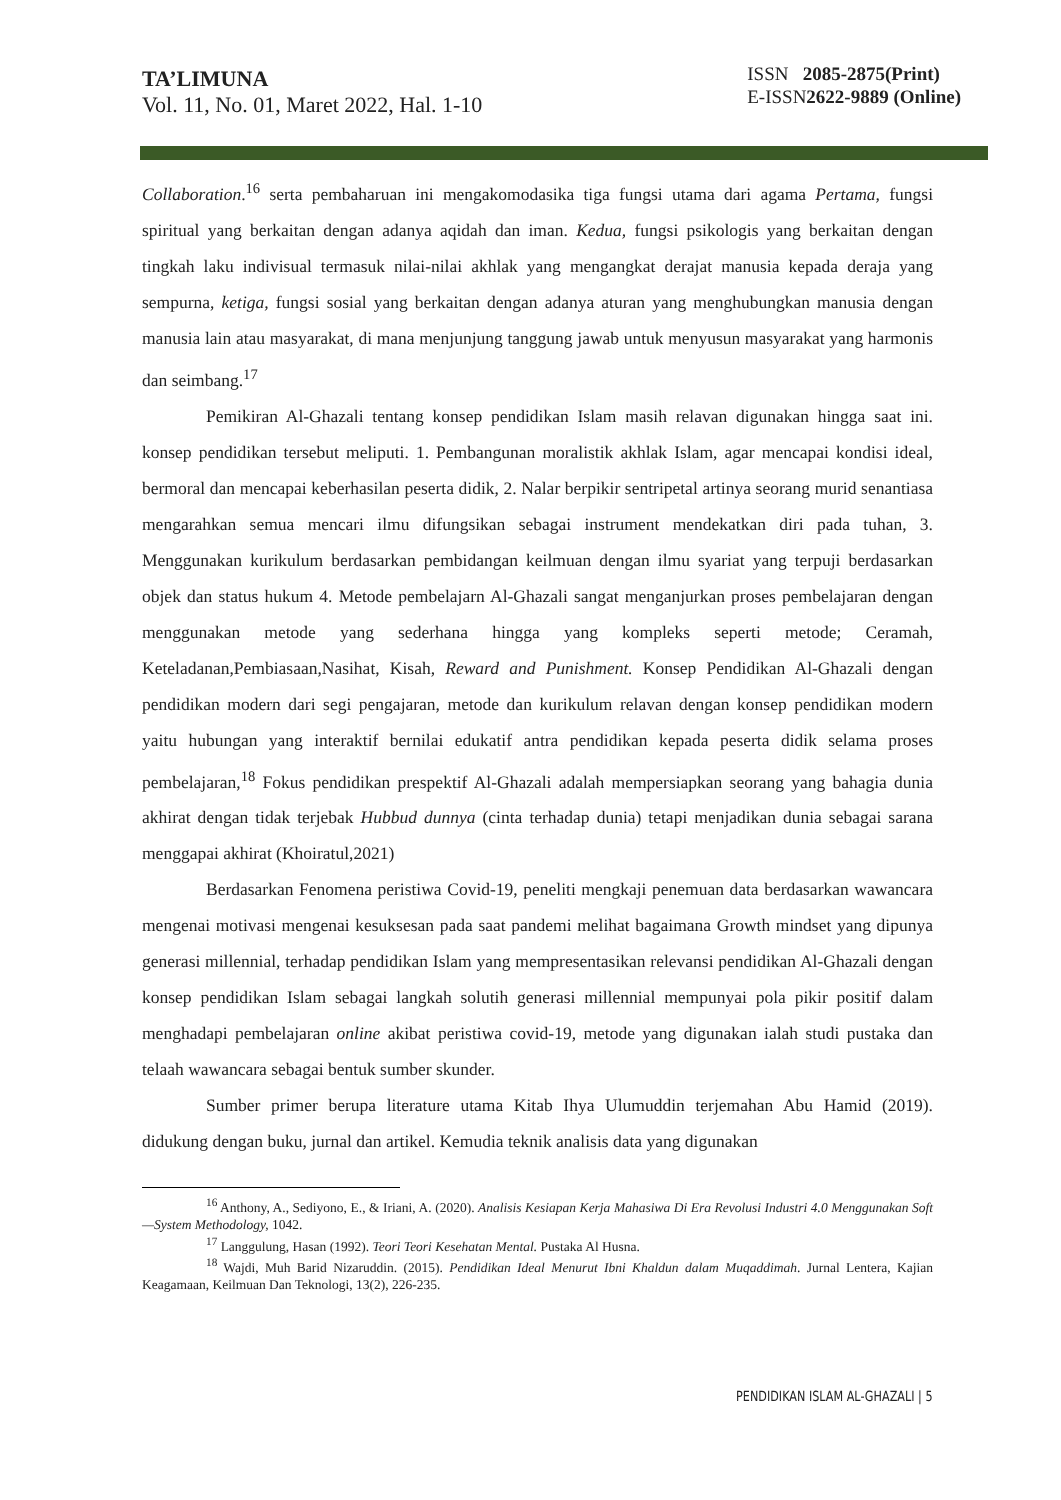TA’LIMUNA
Vol. 11, No. 01, Maret 2022, Hal. 1-10
ISSN 2085-2875(Print)
E-ISSN2622-9889 (Online)
Collaboration.<sup>16</sup> serta pembaharuan ini mengakomodasika tiga fungsi utama dari agama Pertama, fungsi spiritual yang berkaitan dengan adanya aqidah dan iman. Kedua, fungsi psikologis yang berkaitan dengan tingkah laku indivisual termasuk nilai-nilai akhlak yang mengangkat derajat manusia kepada deraja yang sempurna, ketiga, fungsi sosial yang berkaitan dengan adanya aturan yang menghubungkan manusia dengan manusia lain atau masyarakat, di mana menjunjung tanggung jawab untuk menyusun masyarakat yang harmonis dan seimbang.<sup>17</sup>
Pemikiran Al-Ghazali tentang konsep pendidikan Islam masih relavan digunakan hingga saat ini. konsep pendidikan tersebut meliputi. 1. Pembangunan moralistik akhlak Islam, agar mencapai kondisi ideal, bermoral dan mencapai keberhasilan peserta didik, 2. Nalar berpikir sentripetal artinya seorang murid senantiasa mengarahkan semua mencari ilmu difungsikan sebagai instrument mendekatkan diri pada tuhan, 3. Menggunakan kurikulum berdasarkan pembidangan keilmuan dengan ilmu syariat yang terpuji berdasarkan objek dan status hukum 4. Metode pembelajarn Al-Ghazali sangat menganjurkan proses pembelajaran dengan menggunakan metode yang sederhana hingga yang kompleks seperti metode; Ceramah, Keteladanan,Pembiasaan,Nasihat, Kisah, Reward and Punishment. Konsep Pendidikan Al-Ghazali dengan pendidikan modern dari segi pengajaran, metode dan kurikulum relavan dengan konsep pendidikan modern yaitu hubungan yang interaktif bernilai edukatif antra pendidikan kepada peserta didik selama proses pembelajaran,<sup>18</sup> Fokus pendidikan prespektif Al-Ghazali adalah mempersiapkan seorang yang bahagia dunia akhirat dengan tidak terjebak Hubbud dunnya (cinta terhadap dunia) tetapi menjadikan dunia sebagai sarana menggapai akhirat (Khoiratul,2021)
Berdasarkan Fenomena peristiwa Covid-19, peneliti mengkaji penemuan data berdasarkan wawancara mengenai motivasi mengenai kesuksesan pada saat pandemi melihat bagaimana Growth mindset yang dipunya generasi millennial, terhadap pendidikan Islam yang mempresentasikan relevansi pendidikan Al-Ghazali dengan konsep pendidikan Islam sebagai langkah solutih generasi millennial mempunyai pola pikir positif dalam menghadapi pembelajaran online akibat peristiwa covid-19, metode yang digunakan ialah studi pustaka dan telaah wawancara sebagai bentuk sumber skunder.
Sumber primer berupa literature utama Kitab Ihya Ulumuddin terjemahan Abu Hamid (2019). didukung dengan buku, jurnal dan artikel. Kemudia teknik analisis data yang digunakan
<sup>16</sup> Anthony, A., Sediyono, E., & Iriani, A. (2020). Analisis Kesiapan Kerja Mahasiwa Di Era Revolusi Industri 4.0 Menggunakan Soft—System Methodology, 1042.
<sup>17</sup> Langgulung, Hasan (1992). Teori Teori Kesehatan Mental. Pustaka Al Husna.
<sup>18</sup> Wajdi, Muh Barid Nizaruddin. (2015). Pendidikan Ideal Menurut Ibni Khaldun dalam Muqaddimah. Jurnal Lentera, Kajian Keagamaan, Keilmuan Dan Teknologi, 13(2), 226-235.
PENDIDIKAN ISLAM AL-GHAZALI | 5